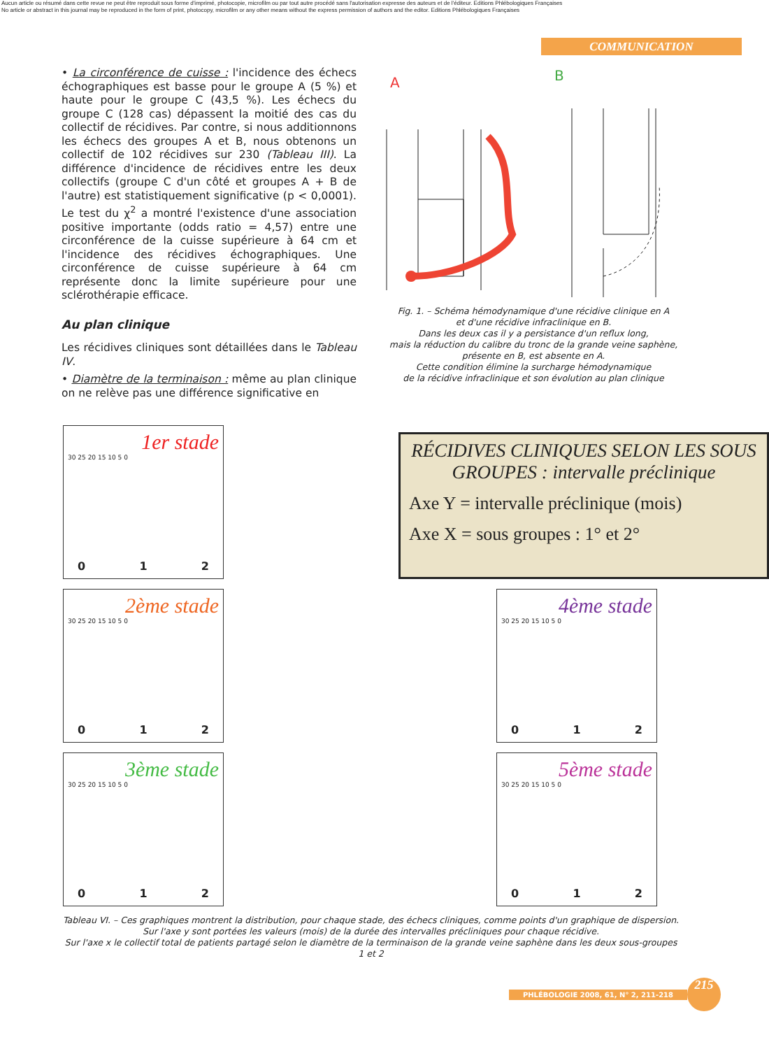Aucun article ou résumé dans cette revue ne peut être reproduit sous forme d'imprimé, photocopie, microfilm ou par tout autre procédé sans l'autorisation expresse des auteurs et de l'éditeur. Editions Phlébologiques Françaises
No article or abstract in this journal may be reproduced in the form of print, photocopy, microfilm or any other means without the express permission of authors and the editor. Editions Phlébologiques Françaises
COMMUNICATION
• La circonférence de cuisse : l'incidence des échecs échographiques est basse pour le groupe A (5 %) et haute pour le groupe C (43,5 %). Les échecs du groupe C (128 cas) dépassent la moitié des cas du collectif de récidives. Par contre, si nous additionnons les échecs des groupes A et B, nous obtenons un collectif de 102 récidives sur 230 (Tableau III). La différence d'incidence de récidives entre les deux collectifs (groupe C d'un côté et groupes A + B de l'autre) est statistiquement significative (p < 0,0001). Le test du χ<sup>2</sup> a montré l'existence d'une association positive importante (odds ratio = 4,57) entre une circonférence de la cuisse supérieure à 64 cm et l'incidence des récidives échographiques. Une circonférence de cuisse supérieure à 64 cm représente donc la limite supérieure pour une sclérothérapie efficace.
Au plan clinique
Les récidives cliniques sont détaillées dans le Tableau IV.
• Diamètre de la terminaison : même au plan clinique on ne relève pas une différence significative en
A
B
Fig. 1. – Schéma hémodynamique d'une récidive clinique en A
et d'une récidive infraclinique en B.
Dans les deux cas il y a persistance d'un reflux long,
mais la réduction du calibre du tronc de la grande veine saphène,
présente en B, est absente en A.
Cette condition élimine la surcharge hémodynamique
de la récidive infraclinique et son évolution au plan clinique
1er stade
30 25 20 15 10 5 0
0 1 2
RÉCIDIVES CLINIQUES SELON LES SOUS GROUPES : intervalle préclinique
Axe Y = intervalle préclinique (mois)
Axe X = sous groupes : 1° et 2°
2ème stade
30 25 20 15 10 5 0
0 1 2
4ème stade
30 25 20 15 10 5 0
0 1 2
3ème stade
30 25 20 15 10 5 0
0 1 2
5ème stade
30 25 20 15 10 5 0
0 1 2
Tableau VI. – Ces graphiques montrent la distribution, pour chaque stade, des échecs cliniques, comme points d'un graphique de dispersion.
Sur l'axe y sont portées les valeurs (mois) de la durée des intervalles précliniques pour chaque récidive.
Sur l'axe x le collectif total de patients partagé selon le diamètre de la terminaison de la grande veine saphène dans les deux sous-groupes 1 et 2
PHLÉBOLOGIE 2008, 61, N° 2, 211-218 215